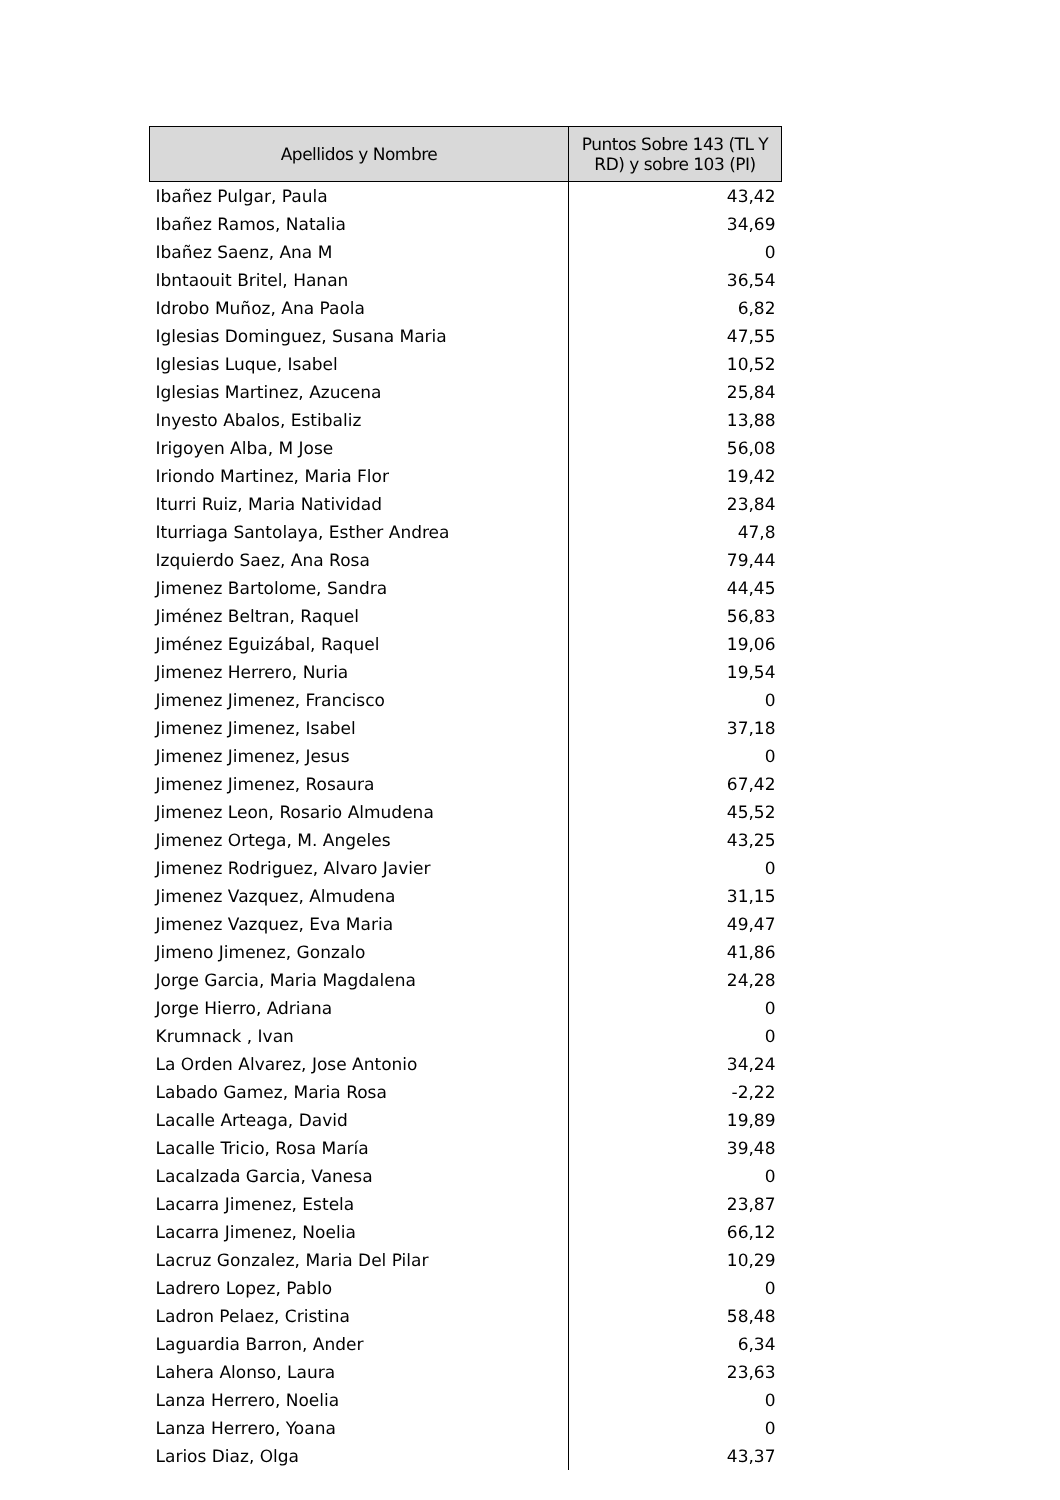| Apellidos y Nombre | Puntos Sobre 143 (TL Y RD) y sobre 103 (PI) |
| --- | --- |
| Ibañez Pulgar, Paula | 43,42 |
| Ibañez Ramos, Natalia | 34,69 |
| Ibañez Saenz, Ana M | 0 |
| Ibntaouit Britel, Hanan | 36,54 |
| Idrobo Muñoz, Ana Paola | 6,82 |
| Iglesias Dominguez, Susana Maria | 47,55 |
| Iglesias Luque, Isabel | 10,52 |
| Iglesias Martinez, Azucena | 25,84 |
| Inyesto Abalos, Estibaliz | 13,88 |
| Irigoyen Alba, M Jose | 56,08 |
| Iriondo Martinez, Maria Flor | 19,42 |
| Iturri Ruiz, Maria Natividad | 23,84 |
| Iturriaga Santolaya, Esther Andrea | 47,8 |
| Izquierdo Saez, Ana Rosa | 79,44 |
| Jimenez Bartolome, Sandra | 44,45 |
| Jiménez Beltran, Raquel | 56,83 |
| Jiménez Eguizábal, Raquel | 19,06 |
| Jimenez Herrero, Nuria | 19,54 |
| Jimenez Jimenez, Francisco | 0 |
| Jimenez Jimenez, Isabel | 37,18 |
| Jimenez Jimenez, Jesus | 0 |
| Jimenez Jimenez, Rosaura | 67,42 |
| Jimenez Leon, Rosario Almudena | 45,52 |
| Jimenez Ortega, M. Angeles | 43,25 |
| Jimenez Rodriguez, Alvaro Javier | 0 |
| Jimenez Vazquez, Almudena | 31,15 |
| Jimenez Vazquez, Eva Maria | 49,47 |
| Jimeno Jimenez, Gonzalo | 41,86 |
| Jorge Garcia, Maria Magdalena | 24,28 |
| Jorge Hierro, Adriana | 0 |
| Krumnack , Ivan | 0 |
| La Orden Alvarez, Jose Antonio | 34,24 |
| Labado Gamez, Maria Rosa | -2,22 |
| Lacalle Arteaga, David | 19,89 |
| Lacalle Tricio, Rosa María | 39,48 |
| Lacalzada Garcia, Vanesa | 0 |
| Lacarra Jimenez, Estela | 23,87 |
| Lacarra Jimenez, Noelia | 66,12 |
| Lacruz Gonzalez, Maria Del Pilar | 10,29 |
| Ladrero Lopez, Pablo | 0 |
| Ladron Pelaez, Cristina | 58,48 |
| Laguardia Barron, Ander | 6,34 |
| Lahera Alonso, Laura | 23,63 |
| Lanza Herrero, Noelia | 0 |
| Lanza Herrero, Yoana | 0 |
| Larios Diaz, Olga | 43,37 |